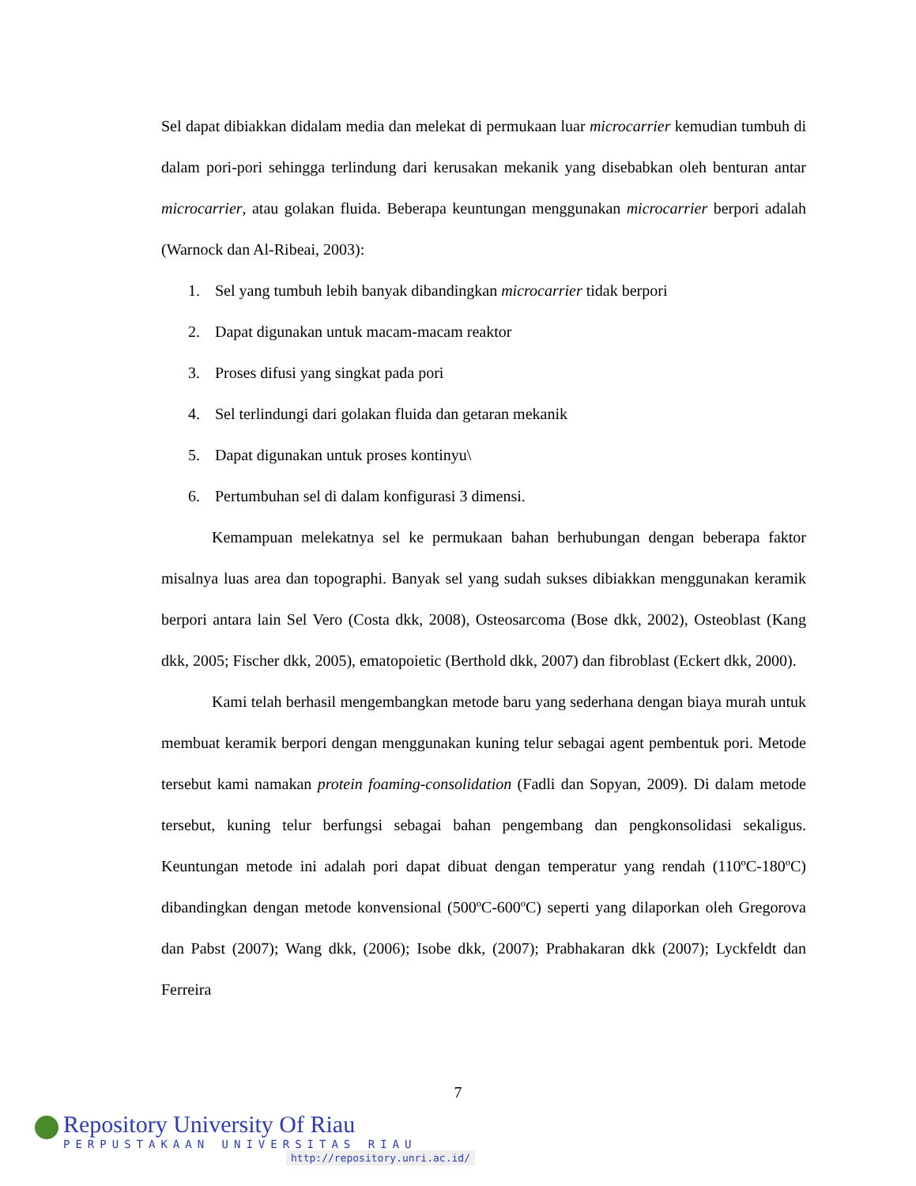Sel dapat dibiakkan didalam media dan melekat di permukaan luar microcarrier kemudian tumbuh di dalam pori-pori sehingga terlindung dari kerusakan mekanik yang disebabkan oleh benturan antar microcarrier, atau golakan fluida. Beberapa keuntungan menggunakan microcarrier berpori adalah (Warnock dan Al-Ribeai, 2003):
1. Sel yang tumbuh lebih banyak dibandingkan microcarrier tidak berpori
2. Dapat digunakan untuk macam-macam reaktor
3. Proses difusi yang singkat pada pori
4. Sel terlindungi dari golakan fluida dan getaran mekanik
5. Dapat digunakan untuk proses kontinyu\
6. Pertumbuhan sel di dalam konfigurasi 3 dimensi.
Kemampuan melekatnya sel ke permukaan bahan berhubungan dengan beberapa faktor misalnya luas area dan topographi. Banyak sel yang sudah sukses dibiakkan menggunakan keramik berpori antara lain Sel Vero (Costa dkk, 2008), Osteosarcoma (Bose dkk, 2002), Osteoblast (Kang dkk, 2005; Fischer dkk, 2005), ematopoietic (Berthold dkk, 2007) dan fibroblast (Eckert dkk, 2000).
Kami telah berhasil mengembangkan metode baru yang sederhana dengan biaya murah untuk membuat keramik berpori dengan menggunakan kuning telur sebagai agent pembentuk pori. Metode tersebut kami namakan protein foaming-consolidation (Fadli dan Sopyan, 2009). Di dalam metode tersebut, kuning telur berfungsi sebagai bahan pengembang dan pengkonsolidasi sekaligus. Keuntungan metode ini adalah pori dapat dibuat dengan temperatur yang rendah (110ºC-180ºC) dibandingkan dengan metode konvensional (500ºC-600ºC) seperti yang dilaporkan oleh Gregorova dan Pabst (2007); Wang dkk, (2006); Isobe dkk, (2007); Prabhakaran dkk (2007); Lyckfeldt dan Ferreira
7
Repository University Of Riau
PERPUSTAKAAN UNIVERSITAS RIAU
http://repository.unri.ac.id/